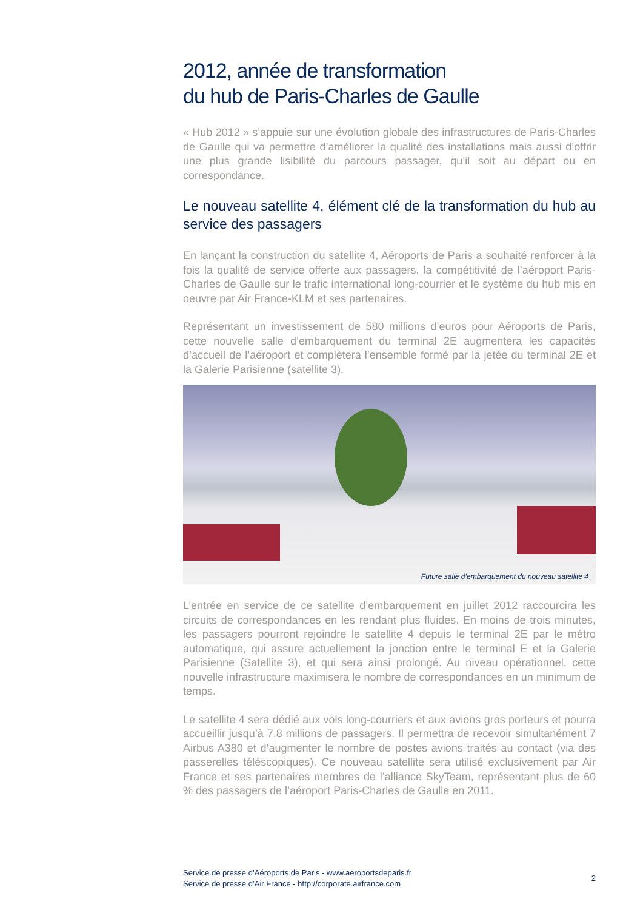2012, année de transformation
du hub de Paris-Charles de Gaulle
« Hub 2012 » s’appuie sur une évolution globale des infrastructures de Paris-Charles de Gaulle qui va permettre d’améliorer la qualité des installations mais aussi d’offrir une plus grande lisibilité du parcours passager, qu’il soit au départ ou en correspondance.
Le nouveau satellite 4, élément clé de la transformation du hub au service des passagers
En lançant la construction du satellite 4, Aéroports de Paris a souhaité renforcer à la fois la qualité de service offerte aux passagers, la compétitivité de l’aéroport Paris-Charles de Gaulle sur le trafic international long-courrier et le système du hub mis en oeuvre par Air France-KLM et ses partenaires.
Représentant un investissement de 580 millions d’euros pour Aéroports de Paris, cette nouvelle salle d’embarquement du terminal 2E augmentera les capacités d’accueil de l’aéroport et complètera l’ensemble formé par la jetée du terminal 2E et la Galerie Parisienne (satellite 3).
Future salle d’embarquement du nouveau satellite 4
L’entrée en service de ce satellite d’embarquement en juillet 2012 raccourcira les circuits de correspondances en les rendant plus fluides. En moins de trois minutes, les passagers pourront rejoindre le satellite 4 depuis le terminal 2E par le métro automatique, qui assure actuellement la jonction entre le terminal E et la Galerie Parisienne (Satellite 3), et qui sera ainsi prolongé. Au niveau opérationnel, cette nouvelle infrastructure maximisera le nombre de correspondances en un minimum de temps.
Le satellite 4 sera dédié aux vols long-courriers et aux avions gros porteurs et pourra accueillir jusqu’à 7,8 millions de passagers. Il permettra de recevoir simultanément 7 Airbus A380 et d’augmenter le nombre de postes avions traités au contact (via des passerelles téléscopiques). Ce nouveau satellite sera utilisé exclusivement par Air France et ses partenaires membres de l’alliance SkyTeam, représentant plus de 60 % des passagers de l’aéroport Paris-Charles de Gaulle en 2011.
Service de presse d’Aéroports de Paris - www.aeroportsdeparis.fr
Service de presse d’Air France - http://corporate.airfrance.com
2